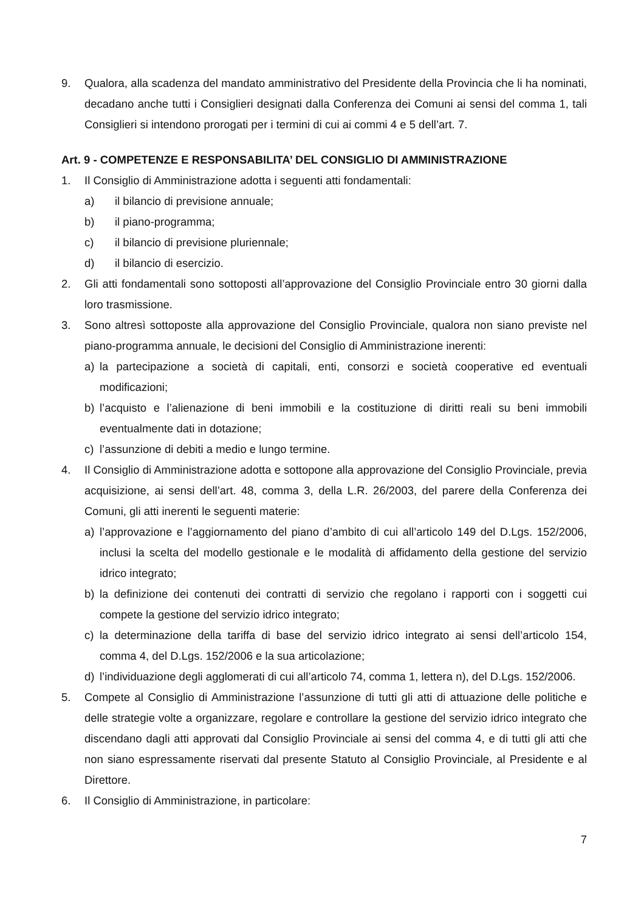9. Qualora, alla scadenza del mandato amministrativo del Presidente della Provincia che li ha nominati, decadano anche tutti i Consiglieri designati dalla Conferenza dei Comuni ai sensi del comma 1, tali Consiglieri si intendono prorogati per i termini di cui ai commi 4 e 5 dell’art. 7.
Art. 9 - COMPETENZE E RESPONSABILITA’ DEL CONSIGLIO DI AMMINISTRAZIONE
1. Il Consiglio di Amministrazione adotta i seguenti atti fondamentali:
a) il bilancio di previsione annuale;
b) il piano-programma;
c) il bilancio di previsione pluriennale;
d) il bilancio di esercizio.
2. Gli atti fondamentali sono sottoposti all’approvazione del Consiglio Provinciale entro 30 giorni dalla loro trasmissione.
3. Sono altresì sottoposte alla approvazione del Consiglio Provinciale, qualora non siano previste nel piano-programma annuale, le decisioni del Consiglio di Amministrazione inerenti:
a) la partecipazione a società di capitali, enti, consorzi e società cooperative ed eventuali modificazioni;
b) l’acquisto e l’alienazione di beni immobili e la costituzione di diritti reali su beni immobili eventualmente dati in dotazione;
c) l’assunzione di debiti a medio e lungo termine.
4. Il Consiglio di Amministrazione adotta e sottopone alla approvazione del Consiglio Provinciale, previa acquisizione, ai sensi dell’art. 48, comma 3, della L.R. 26/2003, del parere della Conferenza dei Comuni, gli atti inerenti le seguenti materie:
a) l’approvazione e l’aggiornamento del piano d’ambito di cui all’articolo 149 del D.Lgs. 152/2006, inclusi la scelta del modello gestionale e le modalità di affidamento della gestione del servizio idrico integrato;
b) la definizione dei contenuti dei contratti di servizio che regolano i rapporti con i soggetti cui compete la gestione del servizio idrico integrato;
c) la determinazione della tariffa di base del servizio idrico integrato ai sensi dell’articolo 154, comma 4, del D.Lgs. 152/2006 e la sua articolazione;
d) l’individuazione degli agglomerati di cui all’articolo 74, comma 1, lettera n), del D.Lgs. 152/2006.
5. Compete al Consiglio di Amministrazione l’assunzione di tutti gli atti di attuazione delle politiche e delle strategie volte a organizzare, regolare e controllare la gestione del servizio idrico integrato che discendano dagli atti approvati dal Consiglio Provinciale ai sensi del comma 4, e di tutti gli atti che non siano espressamente riservati dal presente Statuto al Consiglio Provinciale, al Presidente e al Direttore.
6. Il Consiglio di Amministrazione, in particolare:
7